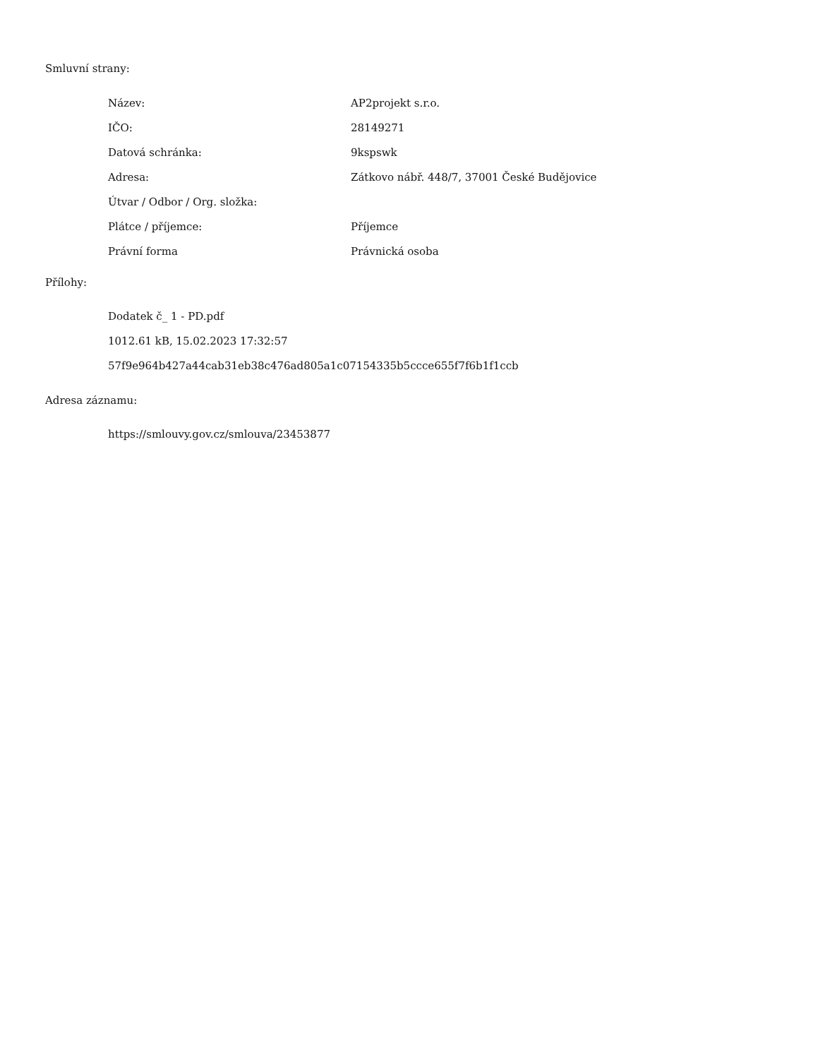Smluvní strany:
| Název: | AP2projekt s.r.o. |
| IČO: | 28149271 |
| Datová schránka: | 9kspswk |
| Adresa: | Zátkovo nábř. 448/7, 37001 České Budějovice |
| Útvar / Odbor / Org. složka: | |
| Plátce / příjemce: | Příjemce |
| Právní forma | Právnická osoba |
Přílohy:
Dodatek č_ 1 - PD.pdf
1012.61 kB, 15.02.2023 17:32:57
57f9e964b427a44cab31eb38c476ad805a1c07154335b5ccce655f7f6b1f1ccb
Adresa záznamu:
https://smlouvy.gov.cz/smlouva/23453877